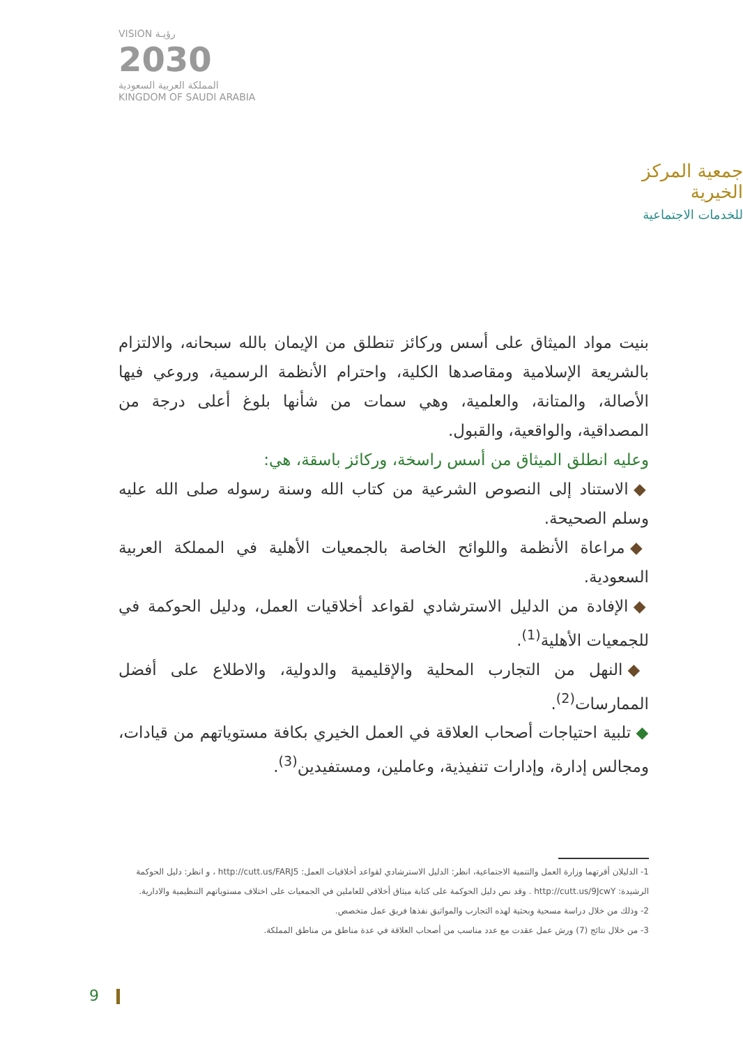VISION رؤيـة
2030
المملكة العربية السعودية
KINGDOM OF SAUDI ARABIA
جمعية المركز الخيرية
للخدمات الاجتماعية
بنيت مواد الميثاق على أسس وركائز تنطلق من الإيمان بالله سبحانه، والالتزام بالشريعة الإسلامية ومقاصدها الكلية، واحترام الأنظمة الرسمية، وروعي فيها الأصالة، والمتانة، والعلمية، وهي سمات من شأنها بلوغ أعلى درجة من المصداقية، والواقعية، والقبول.
وعليه انطلق الميثاق من أسس راسخة، وركائز باسقة، هي:
◆ الاستناد إلى النصوص الشرعية من كتاب الله وسنة رسوله صلى الله عليه وسلم الصحيحة.
◆ مراعاة الأنظمة واللوائح الخاصة بالجمعيات الأهلية في المملكة العربية السعودية.
◆ الإفادة من الدليل الاسترشادي لقواعد أخلاقيات العمل، ودليل الحوكمة في للجمعيات الأهلية<sup>(1)</sup>.
◆ النهل من التجارب المحلية والإقليمية والدولية، والاطلاع على أفضل الممارسات<sup>(2)</sup>.
◆ تلبية احتياجات أصحاب العلاقة في العمل الخيري بكافة مستوياتهم من قيادات، ومجالس إدارة، وإدارات تنفيذية، وعاملين، ومستفيدين<sup>(3)</sup>.
1- الدليلان أقرتهما وزارة العمل والتنمية الاجتماعية، انظر: الدليل الاسترشادي لقواعد أخلاقيات العمل: http://cutt.us/FARJ5 ، و انظر: دليل الحوكمة الرشيدة: http://cutt.us/9JcwY . وقد نص دليل الحوكمة على كتابة ميثاق أخلاقي للعاملين في الجمعيات على اختلاف مستوياتهم التنظيمية والادارية.
2- وذلك من خلال دراسة مسحية وبحثية لهذه التجارب والمواثيق نفذها فريق عمل متخصص.
3- من خلال نتائج (7) ورش عمل عقدت مع عدد مناسب من أصحاب العلاقة في عدة مناطق من مناطق المملكة.
9